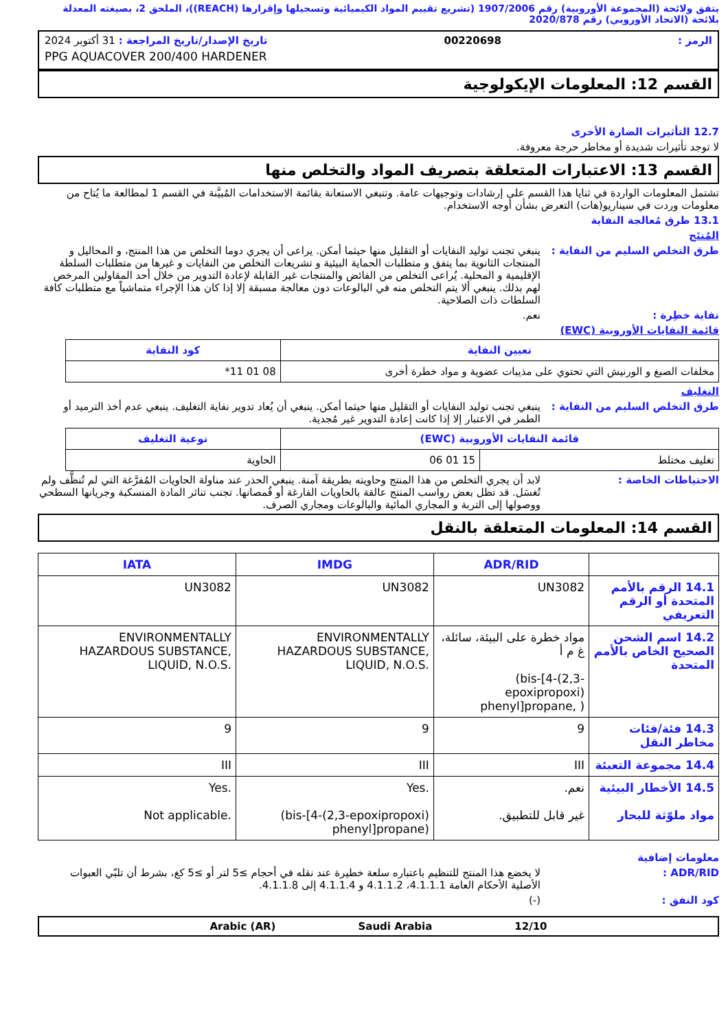يتفق ولائحة (المجموعة الأوروبية) رقم 1907/2006 (تشريع تقييم المواد الكيميائية وتسجيلها وإقرارها (REACH))، الملحق 2، بصيغته المعدلة بلائحة (الاتحاد الأوروبي) رقم 2020/878
الرمز : 00220698 تاريخ الإصدار/تاريخ المراجعة : 31 أكتوبر 2024
PPG AQUACOVER 200/400 HARDENER
القسم 12: المعلومات الإيكولوجية
12.7 التأثيرات الضارة الأخرى
لا توجد تأثيرات شديدة أو مخاطر حرجة معروفة.
القسم 13: الاعتبارات المتعلقة بتصريف المواد والتخلص منها
تشتمل المعلومات الواردة في ثنايا هذا القسم على إرشادات وتوجيهات عامة. وتنبغي الاستعانة بقائمة الاستخدامات المُبيَّنة في القسم 1 لمطالعة ما يُتاح من معلومات وردت في سيناريو(هات) التعرض بشأن أوجه الاستخدام.
13.1 طرق مُعالجة النفاية
المُنتَج
طرق التخلص السليم من النفاية : ينبغي تجنب توليد النفايات أو التقليل منها حيثما أمكن. يراعى أن يجري دوما التخلص من هذا المنتج، و المحاليل و المنتجات الثانوية بما يتفق و متطلبات الحماية البيئية و تشريعات التخلص من النفايات و غيرها من متطلبات السلطة الإقليمية و المحلية. يُراعى التخلص من الفائض والمنتجات غير القابلة لإعادة التدوير من خلال أحد المقاولين المرخص لهم بذلك. ينبغي ألا يتم التخلص منه في البالوعات دون معالجة مسبقة إلا إذا كان هذا الإجراء متماشياً مع متطلبات كافة السلطات ذات الصلاحية.
نفاية خطِرة : نعم.
قائمة النفايات الأوروبية (EWC)
| تعيين النفاية | كود النفاية |
| --- | --- |
| مخلفات الصبغ و الورنيش التي تحتوي على مذيبات عضوية و مواد خطرة أخرى | 08 01 11* |
التغليف
طرق التخلص السليم من النفاية : ينبغي تجنب توليد النفايات أو التقليل منها حيثما أمكن. ينبغي أن يُعاد تدوير نفاية التغليف. ينبغي عدم أخذ الترميد أو الطمر في الاعتبار إلا إذا كانت إعادة التدوير غير مُجدية.
| قائمة النفايات الأوروبية (EWC) | | نوعية التغليف |
| --- | --- | --- |
| تغليف مختلط | 15 01 06 | الحاوية |
الاحتياطات الخاصة : لابد أن يجري التخلص من هذا المنتج وحاويته بطريقة آمنة. ينبغي الحذر عند مناولة الحاويات المُفرَّغة التي لم تُنظَّف ولم تُغسَل. قد تظل بعض رواسب المنتج عالقة بالحاويات الفارغة أو قُمصانها. تجنب تناثر المادة المنسكبة وجريانها السطحي ووصولها إلى التربة و المجاري المائية والبالوعات ومجاري الصرف.
القسم 14: المعلومات المتعلقة بالنقل
| | ADR/RID | IMDG | IATA |
| --- | --- | --- | --- |
| 14.1 الرقم بالأمم المتحدة أو الرقم التعريفي | UN3082 | UN3082 | UN3082 |
| 14.2 اسم الشحن الصحيح الخاص بالأمم المتحدة | مواد خطرة على البيئة، سائلة، غ م أ (bis-[4-(2,3-epoxipropoxi) phenyl]propane, ) | ENVIRONMENTALLY HAZARDOUS SUBSTANCE, LIQUID, N.O.S. | ENVIRONMENTALLY HAZARDOUS SUBSTANCE, LIQUID, N.O.S. |
| 14.3 فئة/فئات مخاطر النقل | 9 | 9 | 9 |
| 14.4 مجموعة التعبئة | III | III | III |
| 14.5 الأخطار البيئية مواد ملوّثة للبحار | نعم. غير قابل للتطبيق. | Yes. (bis-[4-(2,3-epoxipropoxi) phenyl]propane) | Yes. Not applicable. |
معلومات إضافية
ADR/RID : لا يخضع هذا المنتج للتنظيم باعتباره سلعة خطيرة عند نقله في أحجام ≥5 لتر أو ≥5 كغ، بشرط أن تلبّي العبوات الأصلية الأحكام العامة 4.1.1.1، 4.1.1.2 و 4.1.1.4 إلى 4.1.1.8.
كود النفق : (-)
12/10 Saudi Arabia Arabic (AR)